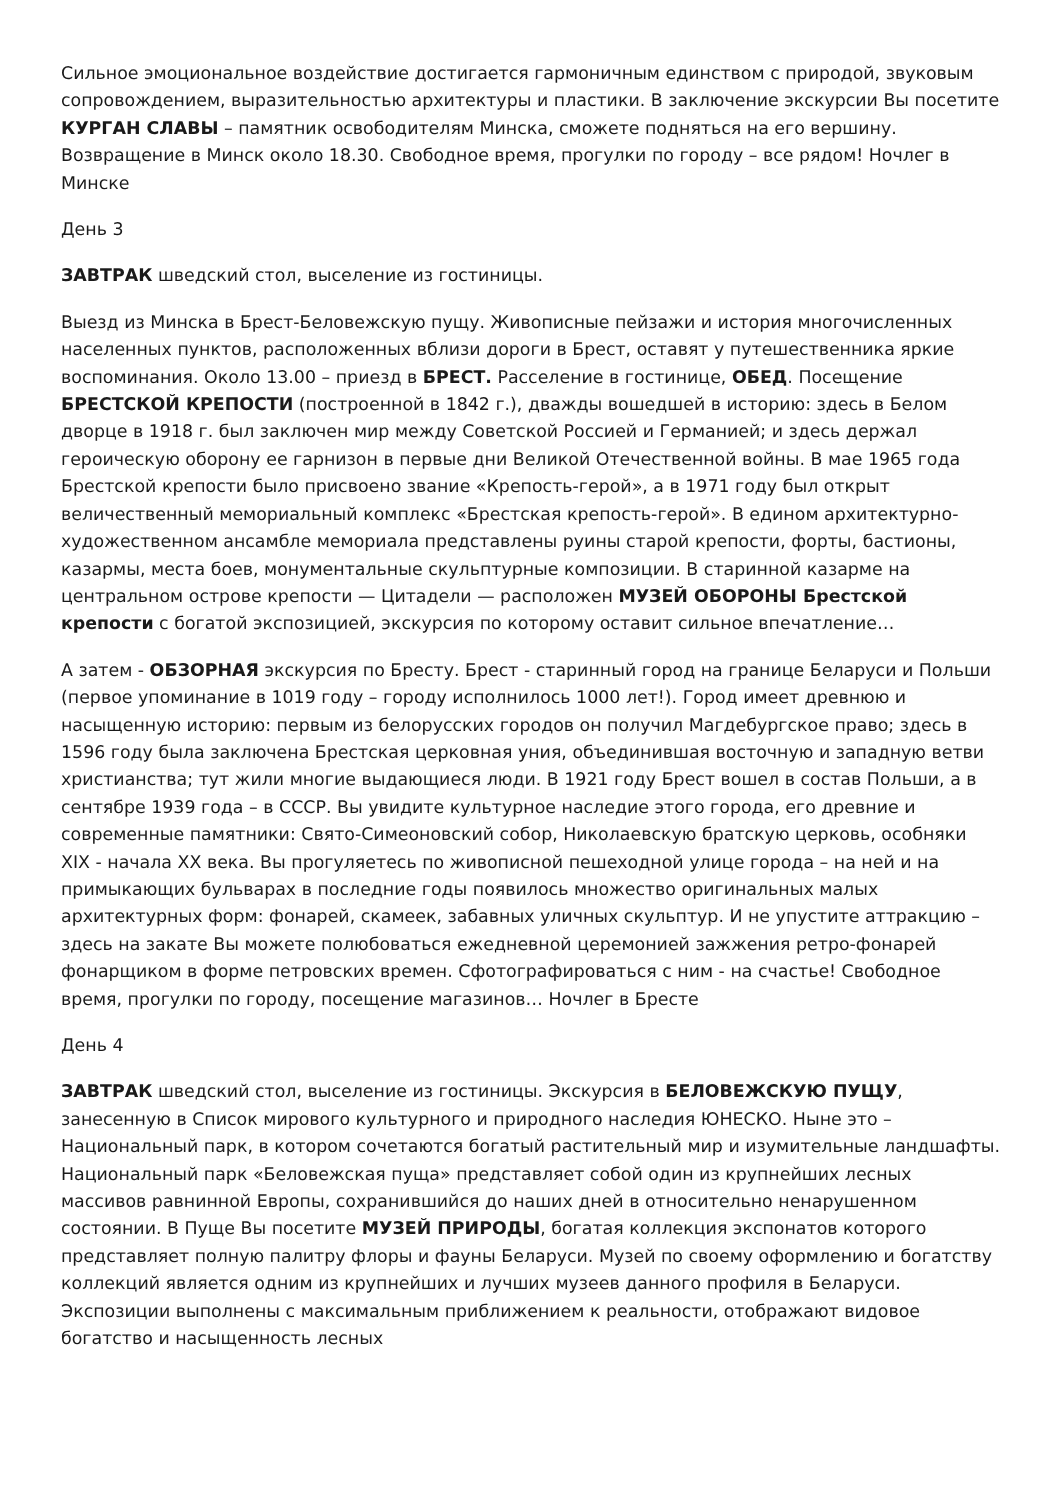Сильное эмоциональное воздействие достигается гармоничным единством с природой, звуковым сопровождением, выразительностью архитектуры и пластики. В заключение экскурсии Вы посетите КУРГАН СЛАВЫ – памятник освободителям Минска, сможете подняться на его вершину. Возвращение в Минск около 18.30. Свободное время, прогулки по городу – все рядом! Ночлег в Минске
День 3
ЗАВТРАК шведский стол, выселение из гостиницы.
Выезд из Минска в Брест-Беловежскую пущу. Живописные пейзажи и история многочисленных населенных пунктов, расположенных вблизи дороги в Брест, оставят у путешественника яркие воспоминания. Около 13.00 – приезд в БРЕСТ. Расселение в гостинице, ОБЕД. Посещение БРЕСТСКОЙ КРЕПОСТИ (построенной в 1842 г.), дважды вошедшей в историю: здесь в Белом дворце в 1918 г. был заключен мир между Советской Россией и Германией; и здесь держал героическую оборону ее гарнизон в первые дни Великой Отечественной войны. В мае 1965 года Брестской крепости было присвоено звание «Крепость-герой», а в 1971 году был открыт величественный мемориальный комплекс «Брестская крепость-герой». В едином архитектурно-художественном ансамбле мемориала представлены руины старой крепости, форты, бастионы, казармы, места боев, монументальные скульптурные композиции. В старинной казарме на центральном острове крепости — Цитадели — расположен МУЗЕЙ ОБОРОНЫ Брестской крепости с богатой экспозицией, экскурсия по которому оставит сильное впечатление…
А затем - ОБЗОРНАЯ экскурсия по Бресту. Брест - старинный город на границе Беларуси и Польши (первое упоминание в 1019 году – городу исполнилось 1000 лет!). Город имеет древнюю и насыщенную историю: первым из белорусских городов он получил Магдебургское право; здесь в 1596 году была заключена Брестская церковная уния, объединившая восточную и западную ветви христианства; тут жили многие выдающиеся люди. В 1921 году Брест вошел в состав Польши, а в сентябре 1939 года – в СССР. Вы увидите культурное наследие этого города, его древние и современные памятники: Свято-Симеоновский собор, Николаевскую братскую церковь, особняки XIX - начала XX века. Вы прогуляетесь по живописной пешеходной улице города – на ней и на примыкающих бульварах в последние годы появилось множество оригинальных малых архитектурных форм: фонарей, скамеек, забавных уличных скульптур. И не упустите аттракцию – здесь на закате Вы можете полюбоваться ежедневной церемонией зажжения ретро-фонарей фонарщиком в форме петровских времен. Сфотографироваться с ним - на счастье! Свободное время, прогулки по городу, посещение магазинов… Ночлег в Бресте
День 4
ЗАВТРАК шведский стол, выселение из гостиницы. Экскурсия в БЕЛОВЕЖСКУЮ ПУЩУ, занесенную в Список мирового культурного и природного наследия ЮНЕСКО. Ныне это – Национальный парк, в котором сочетаются богатый растительный мир и изумительные ландшафты. Национальный парк «Беловежская пуща» представляет собой один из крупнейших лесных массивов равнинной Европы, сохранившийся до наших дней в относительно ненарушенном состоянии. В Пуще Вы посетите МУЗЕЙ ПРИРОДЫ, богатая коллекция экспонатов которого представляет полную палитру флоры и фауны Беларуси. Музей по своему оформлению и богатству коллекций является одним из крупнейших и лучших музеев данного профиля в Беларуси. Экспозиции выполнены с максимальным приближением к реальности, отображают видовое богатство и насыщенность лесных